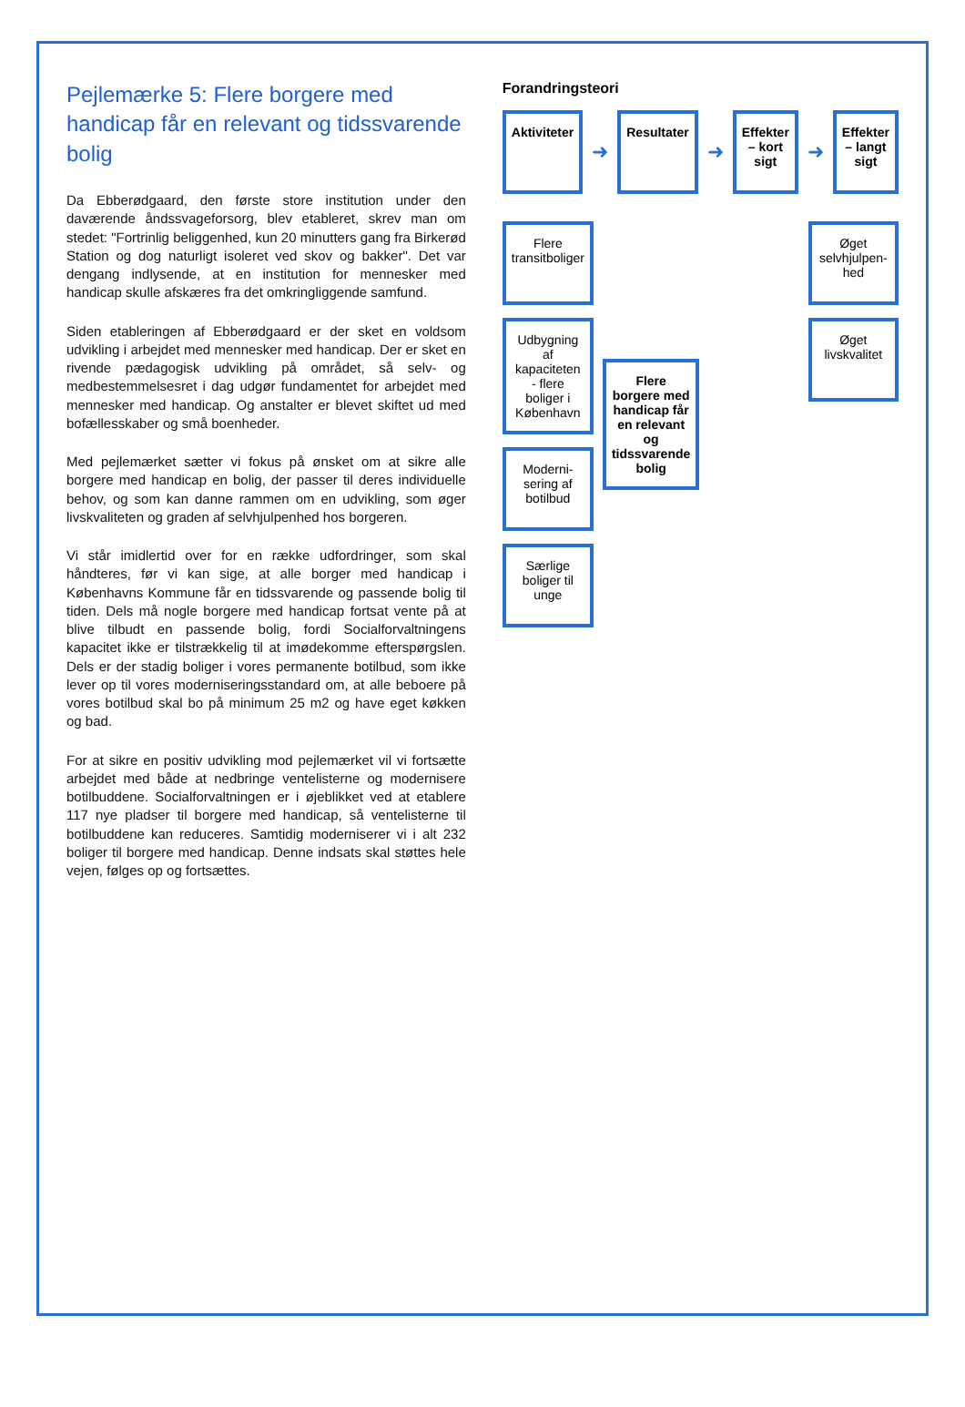Pejlemærke 5: Flere borgere med handicap får en relevant og tidssvarende bolig
Da Ebberødgaard, den første store institution under den daværende åndssvageforsorg, blev etableret, skrev man om stedet: "Fortrinlig beliggenhed, kun 20 minutters gang fra Birkerød Station og dog naturligt isoleret ved skov og bakker". Det var dengang indlysende, at en institution for mennesker med handicap skulle afskæres fra det omkringliggende samfund.
Siden etableringen af Ebberødgaard er der sket en voldsom udvikling i arbejdet med mennesker med handicap. Der er sket en rivende pædagogisk udvikling på området, så selv- og medbestemmelsesret i dag udgør fundamentet for arbejdet med mennesker med handicap. Og anstalter er blevet skiftet ud med bofællesskaber og små boenheder.
Med pejlemærket sætter vi fokus på ønsket om at sikre alle borgere med handicap en bolig, der passer til deres individuelle behov, og som kan danne rammen om en udvikling, som øger livskvaliteten og graden af selvhjulpenhed hos borgeren.
Vi står imidlertid over for en række udfordringer, som skal håndteres, før vi kan sige, at alle borger med handicap i Københavns Kommune får en tidssvarende og passende bolig til tiden. Dels må nogle borgere med handicap fortsat vente på at blive tilbudt en passende bolig, fordi Socialforvaltningens kapacitet ikke er tilstrækkelig til at imødekomme efterspørgslen. Dels er der stadig boliger i vores permanente botilbud, som ikke lever op til vores moderniseringsstandard om, at alle beboere på vores botilbud skal bo på minimum 25 m2 og have eget køkken og bad.
For at sikre en positiv udvikling mod pejlemærket vil vi fortsætte arbejdet med både at nedbringe ventelisterne og modernisere botilbuddene. Socialforvaltningen er i øjeblikket ved at etablere 117 nye pladser til borgere med handicap, så ventelisterne til botilbuddene kan reduceres. Samtidig moderniserer vi i alt 232 boliger til borgere med handicap. Denne indsats skal støttes hele vejen, følges op og fortsættes.
Forandringsteori
Aktiviteter
➜
Resultater
➜
Effekter – kort sigt
➜
Effekter – langt sigt
Flere transitboliger
Udbygning af kapaciteten - flere boliger i København
Moderni-sering af botilbud
Særlige boliger til unge
Flere borgere med handicap får en relevant og tidssvarende bolig
Øget selvhjulpen-hed
Øget livskvalitet